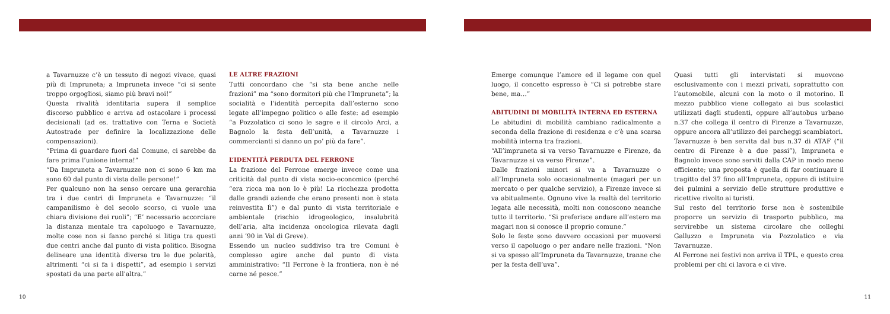a Tavarnuzze c’è un tessuto di negozi vivace, quasi più di Impruneta; a Impruneta invece “ci si sente troppo orgogliosi, siamo più bravi noi!”
Questa rivalità identitaria supera il semplice discorso pubblico e arriva ad ostacolare i processi decisionali (ad es. trattative con Terna e Società Autostrade per definire la localizzazione delle compensazioni).
“Prima di guardare fuori dal Comune, ci sarebbe da fare prima l’unione interna!”
“Da Impruneta a Tavarnuzze non ci sono 6 km ma sono 60 dal punto di vista delle persone!”
Per qualcuno non ha senso cercare una gerarchia tra i due centri di Impruneta e Tavarnuzze: “il campanilismo è del secolo scorso, ci vuole una chiara divisione dei ruoli”; “E’ necessario accorciare la distanza mentale tra capoluogo e Tavarnuzze, molte cose non si fanno perché si litiga tra questi due centri anche dal punto di vista politico. Bisogna delineare una identità diversa tra le due polarità, altrimenti “ci si fa i dispetti”, ad esempio i servizi spostati da una parte all’altra.”
LE ALTRE FRAZIONI
Tutti concordano che “si sta bene anche nelle frazioni” ma “sono dormitori più che l’Impruneta”; la socialità e l’identità percepita dall’esterno sono legate all’impegno politico o alle feste: ad esempio “a Pozzolatico ci sono le sagre e il circolo Arci, a Bagnolo la festa dell’unità, a Tavarnuzze i commercianti si danno un po’ più da fare”.
L’IDENTITÀ PERDUTA DEL FERRONE
La frazione del Ferrone emerge invece come una criticità dal punto di vista socio-economico (perché “era ricca ma non lo è più! La ricchezza prodotta dalle grandi aziende che erano presenti non è stata reinvestita lì”) e dal punto di vista territoriale e ambientale (rischio idrogeologico, insalubrità dell’aria, alta incidenza oncologica rilevata dagli anni ’90 in Val di Greve).
Essendo un nucleo suddiviso tra tre Comuni è complesso agire anche dal punto di vista amministrativo: “Il Ferrone è la frontiera, non è né carne né pesce.”
10
Emerge comunque l’amore ed il legame con quel luogo, il concetto espresso è “Ci si potrebbe stare bene, ma…”
ABITUDINI DI MOBILITÀ INTERNA ED ESTERNA
Le abitudini di mobilità cambiano radicalmente a seconda della frazione di residenza e c’è una scarsa mobilità interna tra frazioni.
“All’impruneta si va verso Tavarnuzze e Firenze, da Tavarnuzze si va verso Firenze”.
Dalle frazioni minori si va a Tavarnuzze o all’Impruneta solo occasionalmente (magari per un mercato o per qualche servizio), a Firenze invece si va abitualmente. Ognuno vive la realtà del territorio legata alle necessità, molti non conoscono neanche tutto il territorio. “Si preferisce andare all’estero ma magari non si conosce il proprio comune.”
Solo le feste sono davvero occasioni per muoversi verso il capoluogo o per andare nelle frazioni. “Non si va spesso all’Impruneta da Tavarnuzze, tranne che per la festa dell’uva”.
Quasi tutti gli intervistati si muovono esclusivamente con i mezzi privati, soprattutto con l’automobile, alcuni con la moto o il motorino. Il mezzo pubblico viene collegato ai bus scolastici utilizzati dagli studenti, oppure all’autobus urbano n.37 che collega il centro di Firenze a Tavarnuzze, oppure ancora all’utilizzo dei parcheggi scambiatori.
Tavarnuzze è ben servita dal bus n.37 di ATAF (“il centro di Firenze è a due passi”), Impruneta e Bagnolo invece sono serviti dalla CAP in modo meno efficiente; una proposta è quella di far continuare il tragitto del 37 fino all’Impruneta, oppure di istituire dei pulmini a servizio delle strutture produttive e ricettive rivolto ai turisti.
Sul resto del territorio forse non è sostenibile proporre un servizio di trasporto pubblico, ma servirebbe un sistema circolare che colleghi Galluzzo e Impruneta via Pozzolatico e via Tavarnuzze.
Al Ferrone nei festivi non arriva il TPL, e questo crea problemi per chi ci lavora e ci vive.
11